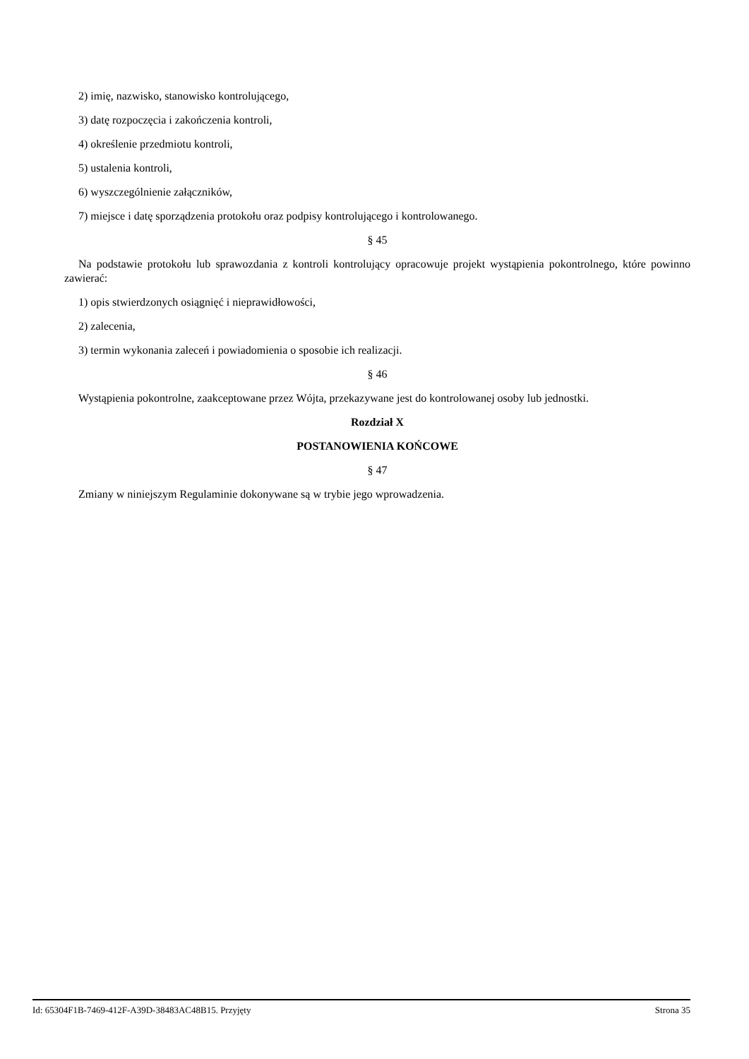2) imię, nazwisko, stanowisko kontrolującego,
3) datę rozpoczęcia i zakończenia kontroli,
4) określenie przedmiotu kontroli,
5) ustalenia kontroli,
6) wyszczególnienie załączników,
7) miejsce i datę sporządzenia protokołu oraz podpisy kontrolującego i kontrolowanego.
§ 45
Na podstawie protokołu lub sprawozdania z kontroli kontrolujący opracowuje projekt wystąpienia pokontrolnego, które powinno zawierać:
1) opis stwierdzonych osiągnięć i nieprawidłowości,
2) zalecenia,
3) termin wykonania zaleceń i powiadomienia o sposobie ich realizacji.
§ 46
Wystąpienia pokontrolne, zaakceptowane przez Wójta, przekazywane jest do kontrolowanej osoby lub jednostki.
Rozdział X
POSTANOWIENIA KOŃCOWE
§ 47
Zmiany w niniejszym Regulaminie dokonywane są w trybie jego wprowadzenia.
Id: 65304F1B-7469-412F-A39D-38483AC48B15. Przyjęty Strona 35